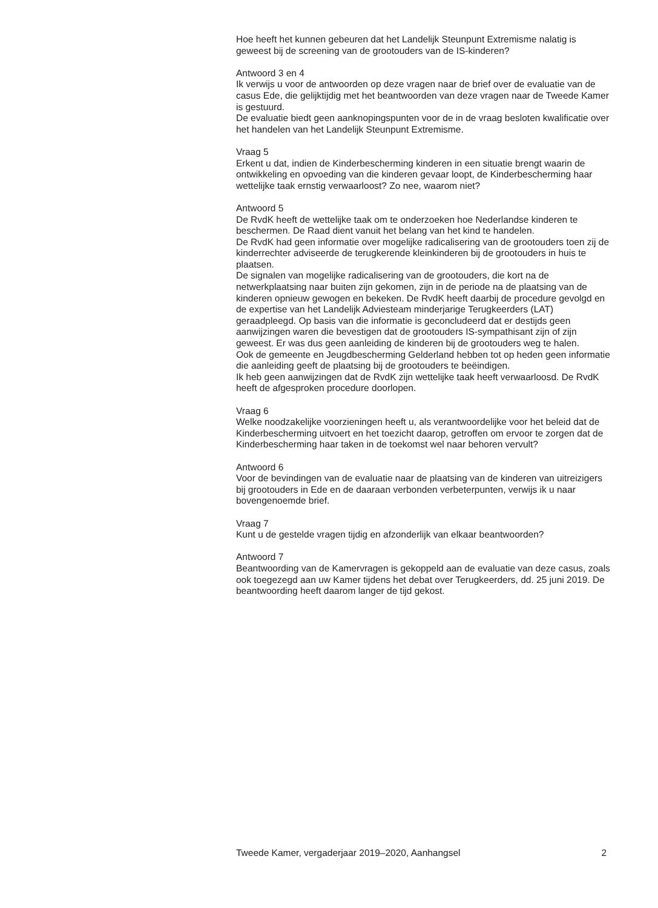Hoe heeft het kunnen gebeuren dat het Landelijk Steunpunt Extremisme nalatig is geweest bij de screening van de grootouders van de IS-kinderen?
Antwoord 3 en 4
Ik verwijs u voor de antwoorden op deze vragen naar de brief over de evaluatie van de casus Ede, die gelijktijdig met het beantwoorden van deze vragen naar de Tweede Kamer is gestuurd.
De evaluatie biedt geen aanknopingspunten voor de in de vraag besloten kwalificatie over het handelen van het Landelijk Steunpunt Extremisme.
Vraag 5
Erkent u dat, indien de Kinderbescherming kinderen in een situatie brengt waarin de ontwikkeling en opvoeding van die kinderen gevaar loopt, de Kinderbescherming haar wettelijke taak ernstig verwaarloost? Zo nee, waarom niet?
Antwoord 5
De RvdK heeft de wettelijke taak om te onderzoeken hoe Nederlandse kinderen te beschermen. De Raad dient vanuit het belang van het kind te handelen.
De RvdK had geen informatie over mogelijke radicalisering van de grootouders toen zij de kinderrechter adviseerde de terugkerende kleinkinderen bij de grootouders in huis te plaatsen.
De signalen van mogelijke radicalisering van de grootouders, die kort na de netwerkplaatsing naar buiten zijn gekomen, zijn in de periode na de plaatsing van de kinderen opnieuw gewogen en bekeken. De RvdK heeft daarbij de procedure gevolgd en de expertise van het Landelijk Adviesteam minderjarige Terugkeerders (LAT) geraadpleegd. Op basis van die informatie is geconcludeerd dat er destijds geen aanwijzingen waren die bevestigen dat de grootouders IS-sympathisant zijn of zijn geweest. Er was dus geen aanleiding de kinderen bij de grootouders weg te halen.
Ook de gemeente en Jeugdbescherming Gelderland hebben tot op heden geen informatie die aanleiding geeft de plaatsing bij de grootouders te beëindigen.
Ik heb geen aanwijzingen dat de RvdK zijn wettelijke taak heeft verwaarloosd. De RvdK heeft de afgesproken procedure doorlopen.
Vraag 6
Welke noodzakelijke voorzieningen heeft u, als verantwoordelijke voor het beleid dat de Kinderbescherming uitvoert en het toezicht daarop, getroffen om ervoor te zorgen dat de Kinderbescherming haar taken in de toekomst wel naar behoren vervult?
Antwoord 6
Voor de bevindingen van de evaluatie naar de plaatsing van de kinderen van uitreizigers bij grootouders in Ede en de daaraan verbonden verbeterpunten, verwijs ik u naar bovengenoemde brief.
Vraag 7
Kunt u de gestelde vragen tijdig en afzonderlijk van elkaar beantwoorden?
Antwoord 7
Beantwoording van de Kamervragen is gekoppeld aan de evaluatie van deze casus, zoals ook toegezegd aan uw Kamer tijdens het debat over Terugkeerders, dd. 25 juni 2019. De beantwoording heeft daarom langer de tijd gekost.
Tweede Kamer, vergaderjaar 2019–2020, Aanhangsel 2